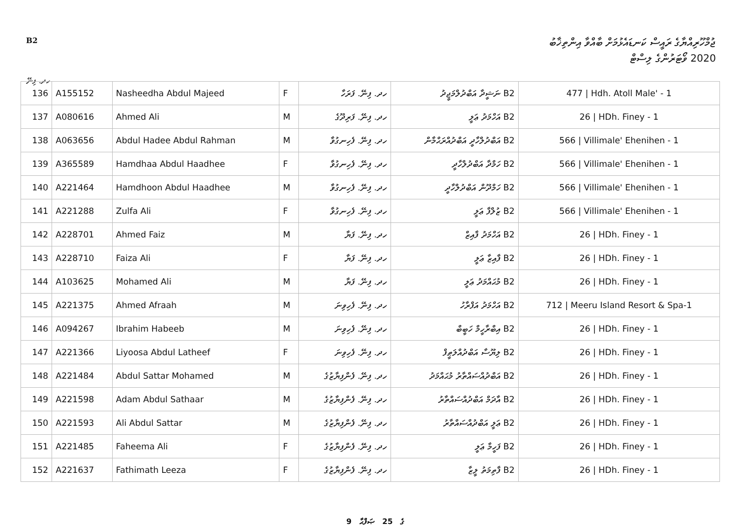B2 ޖުމްހޫރިއްޔާގެ ރައީސް ކަނޑައެޅުމަށް ބާއްވާ އިންތިޚާބު
2020 ވޯޓަރުންގެ ލިސްޓް
ހދ. ފިނޭ
| 136 | A155152 | Nasheedha Abdul Majeed | F | ހދ. ފިނޭ. ފަރަހާ | B2 ނަޝީދާ އަބްދުލްމަޖީދު | 477 / Hdh. Atoll Male' - 1 |
| 137 | A080616 | Ahmed Ali | M | ހދ. ފިނޭ. ފަރިދޫގެ | B2 އަހްމަދު ޢަލީ | 26 / HDh. Finey - 1 |
| 138 | A063656 | Abdul Hadee Abdul Rahman | M | ހދ. ފިނޭ. ފެހިނގުވާ | B2 އަބްދުލްހާދީ އަބްދުއްރަޙްމާން | 566 / Villimale' Ehenihen - 1 |
| 139 | A365589 | Hamdhaa Abdul Haadhee | F | ހދ. ފިނޭ. ފެހިނގުވާ | B2 ހަމްދާ އަބްދުލްހާދީ | 566 / Villimale' Ehenihen - 1 |
| 140 | A221464 | Hamdhoon Abdul Haadhee | M | ހދ. ފިނޭ. ފެހިނގުވާ | B2 ހަމްދޫން އަބްދުލްހާދީ | 566 / Villimale' Ehenihen - 1 |
| 141 | A221288 | Zulfa Ali | F | ހދ. ފިނޭ. ފެހިނގުވާ | B2 ޒުލްފާ ޢަލީ | 566 / Villimale' Ehenihen - 1 |
| 142 | A228701 | Ahmed Faiz | M | ހދ. ފިނޭ. ފަޔާ | B2 އަހްމަދު ފާއިޒް | 26 / HDh. Finey - 1 |
| 143 | A228710 | Faiza Ali | F | ހދ. ފިނޭ. ފަޔާ | B2 ފާއިޒާ ޢަލީ | 26 / HDh. Finey - 1 |
| 144 | A103625 | Mohamed Ali | M | ހދ. ފިނޭ. ފަޔާ | B2 މުޙައްމަދު ޢަލީ | 26 / HDh. Finey - 1 |
| 145 | A221375 | Ahmed Afraah | M | ހދ. ފިނޭ. ފެހިވިނަ | B2 އަހްމަދު އަފްރާހު | 712 / Meeru Island Resort & Spa-1 |
| 146 | A094267 | Ibrahim Habeeb | M | ހދ. ފިނޭ. ފެހިވިނަ | B2 އިބްރާހީމް ހަބީބް | 26 / HDh. Finey - 1 |
| 147 | A221366 | Liyoosa Abdul Latheef | F | ހދ. ފިނޭ. ފެހިވިނަ | B2 ލިޔޫސާ އަބްދުއްލަޠީފް | 26 / HDh. Finey - 1 |
| 148 | A221484 | Abdul Sattar Mohamed | M | ހދ. ފިނޭ. ފެންފިޔާޒުގެ | B2 އަބްދުއްސައްތާރު މުޙައްމަދު | 26 / HDh. Finey - 1 |
| 149 | A221598 | Adam Abdul Sathaar | M | ހދ. ފިނޭ. ފެންފިޔާޒުގެ | B2 އާދަމް އަބްދުއްސައްތާރު | 26 / HDh. Finey - 1 |
| 150 | A221593 | Ali Abdul Sattar | M | ހދ. ފިނޭ. ފެންފިޔާޒުގެ | B2 ޢަލީ އަބްދުއްސައްތާރު | 26 / HDh. Finey - 1 |
| 151 | A221485 | Faheema Ali | F | ހދ. ފިނޭ. ފެންފިޔާޒުގެ | B2 ފަހީމާ ޢަލީ | 26 / HDh. Finey - 1 |
| 152 | A221637 | Fathimath Leeza | F | ހދ. ފިނޭ. ފެންފިޔާޒުގެ | B2 ފާތިމަތު ލީޒާ | 26 / HDh. Finey - 1 |
9 ގެ 25 ޞަފްޙާ